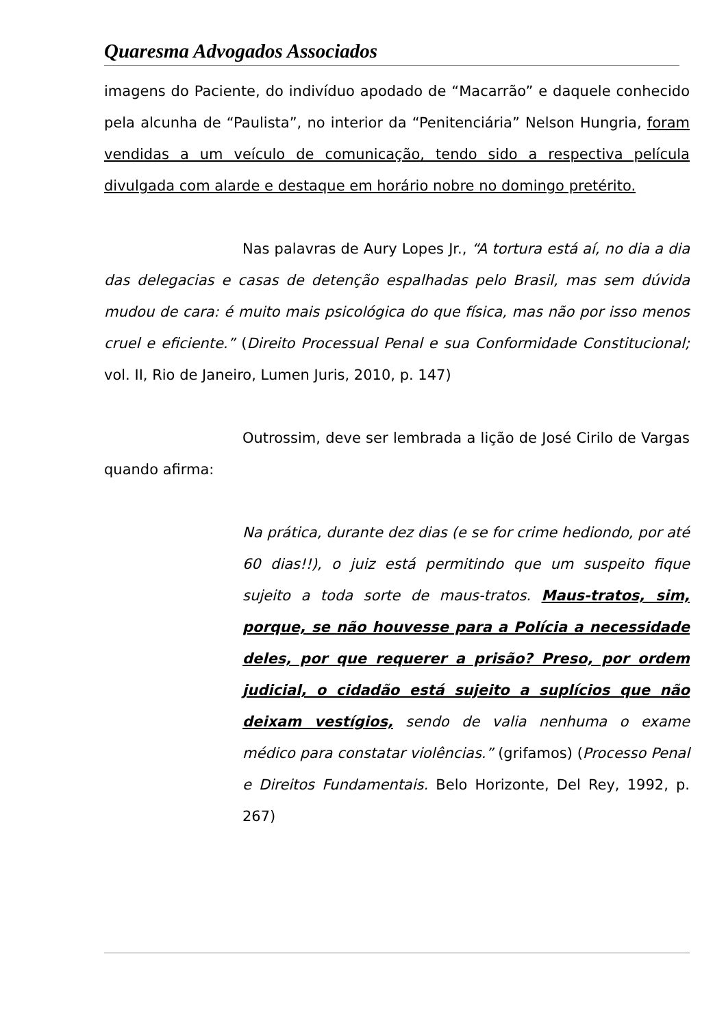Quaresma Advogados Associados
imagens do Paciente, do indivíduo apodado de “Macarrão” e daquele conhecido pela alcunha de “Paulista”, no interior da “Penitenciária” Nelson Hungria, foram vendidas a um veículo de comunicação, tendo sido a respectiva película divulgada com alarde e destaque em horário nobre no domingo pretérito.
Nas palavras de Aury Lopes Jr., “A tortura está aí, no dia a dia das delegacias e casas de detenção espalhadas pelo Brasil, mas sem dúvida mudou de cara: é muito mais psicológica do que física, mas não por isso menos cruel e eficiente.” (Direito Processual Penal e sua Conformidade Constitucional; vol. II, Rio de Janeiro, Lumen Juris, 2010, p. 147)
Outrossim, deve ser lembrada a lição de José Cirilo de Vargas quando afirma:
Na prática, durante dez dias (e se for crime hediondo, por até 60 dias!!), o juiz está permitindo que um suspeito fique sujeito a toda sorte de maus-tratos. Maus-tratos, sim, porque, se não houvesse para a Polícia a necessidade deles, por que requerer a prisão? Preso, por ordem judicial, o cidadão está sujeito a suplícios que não deixam vestígios, sendo de valia nenhuma o exame médico para constatar violências.” (grifamos) (Processo Penal e Direitos Fundamentais. Belo Horizonte, Del Rey, 1992, p. 267)